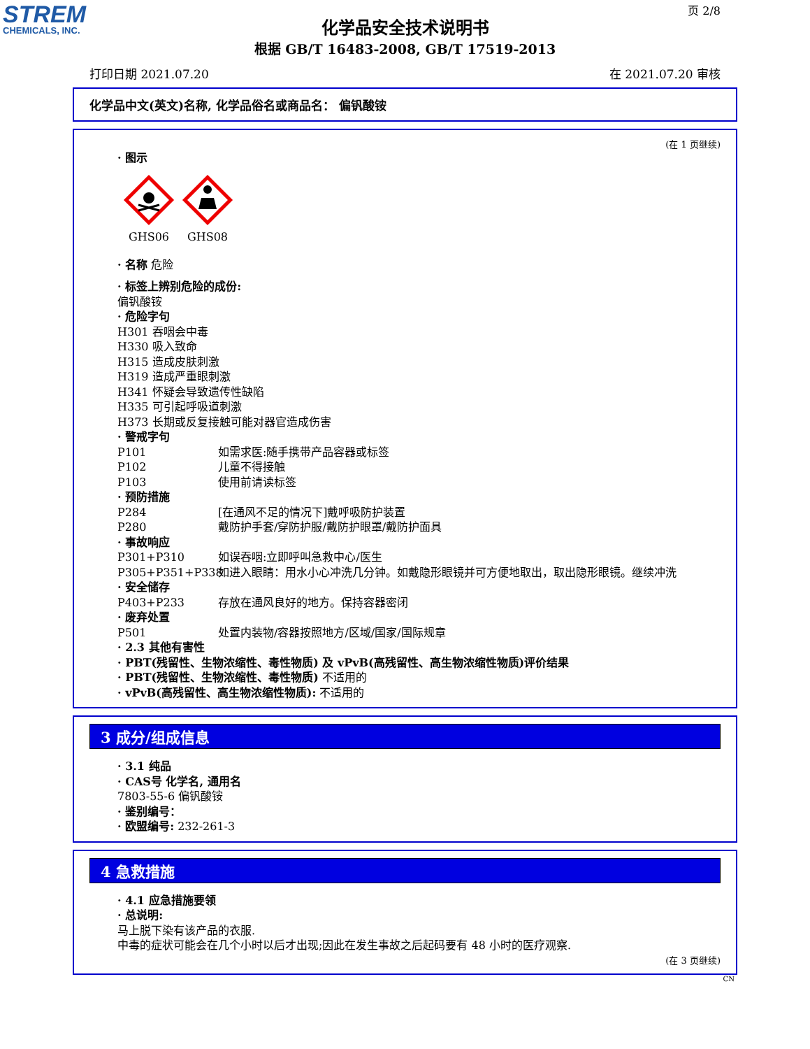STREM
CHEMICALS, INC.
页 2/8
化学品安全技术说明书
根据 GB/T 16483-2008, GB/T 17519-2013
打印日期 2021.07.20 在 2021.07.20 审核
化学品中文(英文)名称, 化学品俗名或商品名： 偏钒酸铵
(在 1 页继续)
· 图示
GHS06
GHS08
· 名称 危险
· 标签上辨别危险的成份:
偏钒酸铵
· 危险字句
H301 吞咽会中毒
H330 吸入致命
H315 造成皮肤刺激
H319 造成严重眼刺激
H341 怀疑会导致遗传性缺陷
H335 可引起呼吸道刺激
H373 长期或反复接触可能对器官造成伤害
· 警戒字句
P101 如需求医:随手携带产品容器或标签
P102 儿童不得接触
P103 使用前请读标签
· 预防措施
P284 [在通风不足的情况下]戴呼吸防护装置
P280 戴防护手套/穿防护服/戴防护眼罩/戴防护面具
· 事故响应
P301+P310 如误吞咽:立即呼叫急救中心/医生
P305+P351+P338 如进入眼睛：用水小心冲洗几分钟。如戴隐形眼镜并可方便地取出，取出隐形眼镜。继续冲洗
· 安全储存
P403+P233 存放在通风良好的地方。保持容器密闭
· 废弃处置
P501 处置内装物/容器按照地方/区域/国家/国际规章
· 2.3 其他有害性
· PBT(残留性、生物浓缩性、毒性物质) 及 vPvB(高残留性、高生物浓缩性物质)评价结果
· PBT(残留性、生物浓缩性、毒性物质) 不适用的
· vPvB(高残留性、高生物浓缩性物质): 不适用的
3 成分/组成信息
· 3.1 纯品
· CAS号 化学名, 通用名
7803-55-6 偏钒酸铵
· 鉴别编号：
· 欧盟编号: 232-261-3
4 急救措施
· 4.1 应急措施要领
· 总说明:
马上脱下染有该产品的衣服.
中毒的症状可能会在几个小时以后才出现;因此在发生事故之后起码要有 48 小时的医疗观察.
(在 3 页继续)
CN